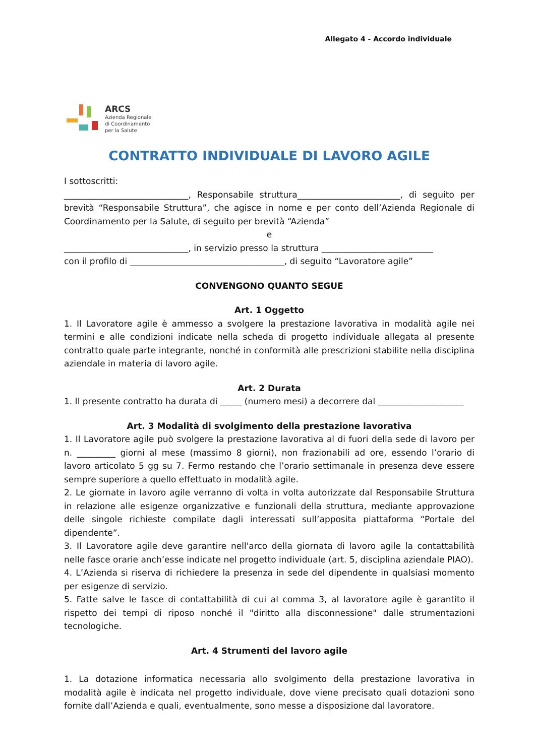Allegato 4 - Accordo individuale
ARCS
Azienda Regionale
di Coordinamento
per la Salute
CONTRATTO INDIVIDUALE DI LAVORO AGILE
I sottoscritti:
_____________________________, Responsabile struttura________________________, di seguito per brevità “Responsabile Struttura”, che agisce in nome e per conto dell’Azienda Regionale di Coordinamento per la Salute, di seguito per brevità “Azienda”
e
_____________________________, in servizio presso la struttura __________________________
con il profilo di ____________________________________, di seguito “Lavoratore agile”
CONVENGONO QUANTO SEGUE
Art. 1 Oggetto
1. Il Lavoratore agile è ammesso a svolgere la prestazione lavorativa in modalità agile nei termini e alle condizioni indicate nella scheda di progetto individuale allegata al presente contratto quale parte integrante, nonché in conformità alle prescrizioni stabilite nella disciplina aziendale in materia di lavoro agile.
Art. 2 Durata
1. Il presente contratto ha durata di _____ (numero mesi) a decorrere dal ____________________
Art. 3 Modalità di svolgimento della prestazione lavorativa
1. Il Lavoratore agile può svolgere la prestazione lavorativa al di fuori della sede di lavoro per n. _________ giorni al mese (massimo 8 giorni), non frazionabili ad ore, essendo l’orario di lavoro articolato 5 gg su 7. Fermo restando che l’orario settimanale in presenza deve essere sempre superiore a quello effettuato in modalità agile.
2. Le giornate in lavoro agile verranno di volta in volta autorizzate dal Responsabile Struttura in relazione alle esigenze organizzative e funzionali della struttura, mediante approvazione delle singole richieste compilate dagli interessati sull’apposita piattaforma “Portale del dipendente”.
3. Il Lavoratore agile deve garantire nell'arco della giornata di lavoro agile la contattabilità nelle fasce orarie anch’esse indicate nel progetto individuale (art. 5, disciplina aziendale PIAO).
4. L’Azienda si riserva di richiedere la presenza in sede del dipendente in qualsiasi momento per esigenze di servizio.
5. Fatte salve le fasce di contattabilità di cui al comma 3, al lavoratore agile è garantito il rispetto dei tempi di riposo nonché il "diritto alla disconnessione" dalle strumentazioni tecnologiche.
Art. 4 Strumenti del lavoro agile
1. La dotazione informatica necessaria allo svolgimento della prestazione lavorativa in modalità agile è indicata nel progetto individuale, dove viene precisato quali dotazioni sono fornite dall’Azienda e quali, eventualmente, sono messe a disposizione dal lavoratore.